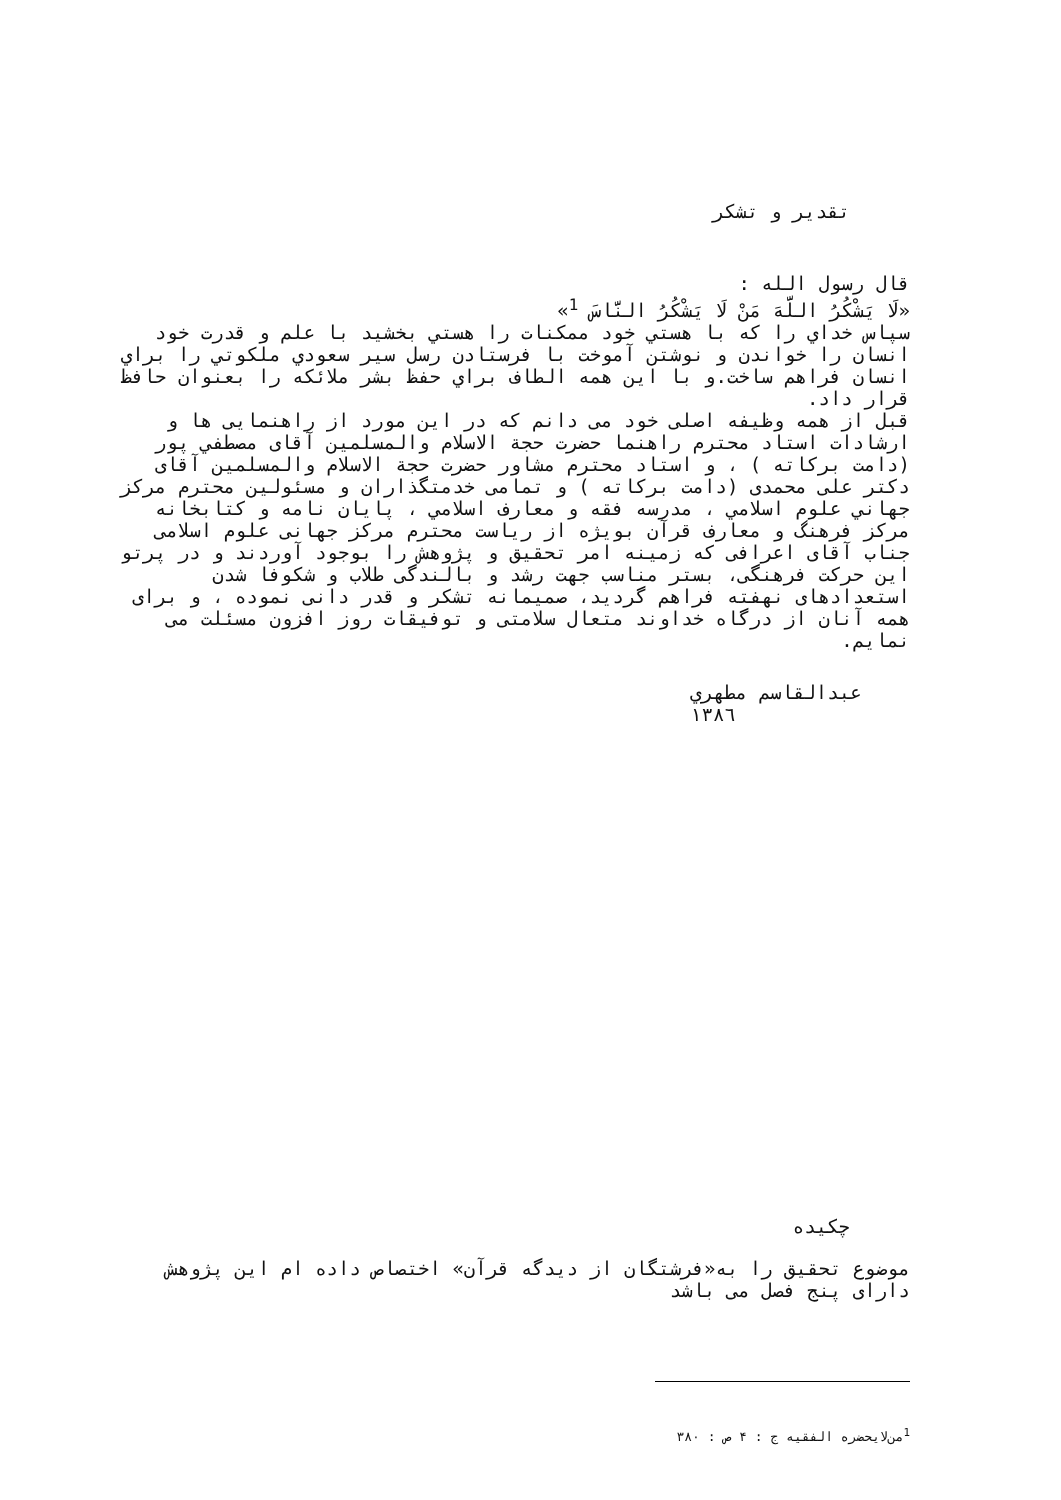تقدیر و تشکر
قال رسول الله :
«لَا يَشْكُرُ اللَّهَ مَنْ لَا يَشْكُرُ النَّاسَ <sup>1</sup>»
سپاس خداي را كه با هستي خود ممكنات را هستي بخشيد با علم و قدرت خود انسان را خواندن و نوشتن آموخت با فرستادن رسل سير سعودي ملكوتي را براي انسان فراهم ساخت.و با اين همه الطاف براي حفظ بشر ملائكه را بعنوان حافظ قرار داد.
قبل از همه وظيفه اصلی خود می دانم كه در اين مورد از راهنمايی ها و ارشادات استاد محترم راهنما حضرت حجة الاسلام والمسلمين آقای مصطفي پور (دامت بركاته ) ، و استاد محترم مشاور حضرت حجة الاسلام والمسلمين آقای دكتر علی محمدی (دامت بركاته ) و تمامی خدمتگذاران و مسئولين محترم مركز جهاني علوم اسلامي ، مدرسه فقه و معارف اسلامي ، پايان نامه و كتابخانه مركز فرهنگ و معارف قرآن بويژه از رياست محترم مركز جهانی علوم اسلامی جناب آقای اعرافی كه زمينه امر تحقيق و پژوهش را بوجود آوردند و در پرتو اين حركت فرهنگی، بستر مناسب جهت رشد و بالندگی طلاب و شكوفا شدن استعدادهای نهفته فراهم گرديد، صميمانه تشكر و قدر دانی نموده ، و برای همه آنان از درگاه خداوند متعال سلامتی و توفيقات روز افزون مسئلت می نمايم.
عبدالقاسم مطهري
١٣٨٦
چكيده
موضوع تحقيق را به«فرشتگان از ديدگه قرآن» اختصاص داده ام اين پژوهش دارای پنج فصل می باشد
<sup>1</sup> من‌لايحضره الفقيه ج : ۴ ص : ۳۸۰